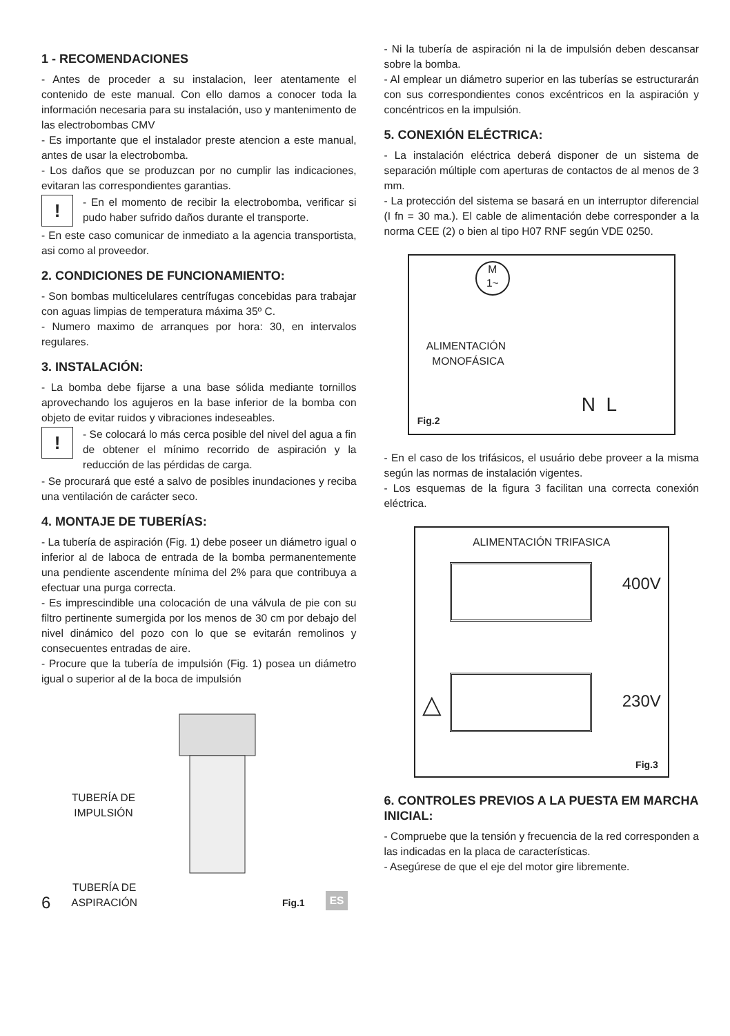1 - RECOMENDACIONES
- Antes de proceder a su instalacion, leer atentamente el contenido de este manual. Con ello damos a conocer toda la información necesaria para su instalación, uso y mantenimento de las electrobombas CMV
- Es importante que el instalador preste atencion a este manual, antes de usar la electrobomba.
- Los daños que se produzcan por no cumplir las indicaciones, evitaran las correspondientes garantias.
!
- En el momento de recibir la electrobomba, verificar si pudo haber sufrido daños durante el transporte.
- En este caso comunicar de inmediato a la agencia transportista, asi como al proveedor.
2. CONDICIONES DE FUNCIONAMIENTO:
- Son bombas multicelulares centrífugas concebidas para trabajar con aguas limpias de temperatura máxima 35º C.
- Numero maximo de arranques por hora: 30, en intervalos regulares.
3. INSTALACIÓN:
- La bomba debe fijarse a una base sólida mediante tornillos aprovechando los agujeros en la base inferior de la bomba con objeto de evitar ruidos y vibraciones indeseables.
!
- Se colocará lo más cerca posible del nivel del agua a fin de obtener el mínimo recorrido de aspiración y la reducción de las pérdidas de carga.
- Se procurará que esté a salvo de posibles inundaciones y reciba una ventilación de carácter seco.
4. MONTAJE DE TUBERÍAS:
- La tubería de aspiración (Fig. 1) debe poseer un diámetro igual o inferior al de laboca de entrada de la bomba permanentemente una pendiente ascendente mínima del 2% para que contribuya a efectuar una purga correcta.
- Es imprescindible una colocación de una válvula de pie con su filtro pertinente sumergida por los menos de 30 cm por debajo del nivel dinámico del pozo con lo que se evitarán remolinos y consecuentes entradas de aire.
- Procure que la tubería de impulsión (Fig. 1) posea un diámetro igual o superior al de la boca de impulsión
TUBERÍA DE
IMPULSIÓN
- Ni la tubería de aspiración ni la de impulsión deben descansar sobre la bomba.
- Al emplear un diámetro superior en las tuberías se estructurarán con sus correspondientes conos excéntricos en la aspiración y concéntricos en la impulsión.
5. CONEXIÓN ELÉCTRICA:
- La instalación eléctrica deberá disponer de un sistema de separación múltiple com aperturas de contactos de al menos de 3 mm.
- La protección del sistema se basará en un interruptor diferencial (I fn = 30 ma.). El cable de alimentación debe corresponder a la norma CEE (2) o bien al tipo H07 RNF según VDE 0250.
M
1~
ALIMENTACIÓN
MONOFÁSICA
N L
Fig.2
- En el caso de los trifásicos, el usuário debe proveer a la misma según las normas de instalación vigentes.
- Los esquemas de la figura 3 facilitan una correcta conexión eléctrica.
ALIMENTACIÓN TRIFASICA
400V
△ 230V
Fig.3
6. CONTROLES PREVIOS A LA PUESTA EM MARCHA INICIAL:
- Compruebe que la tensión y frecuencia de la red corresponden a las indicadas en la placa de características.
- Asegúrese de que el eje del motor gire libremente.
6 TUBERÍA DE
ASPIRACIÓN Fig.1 ES